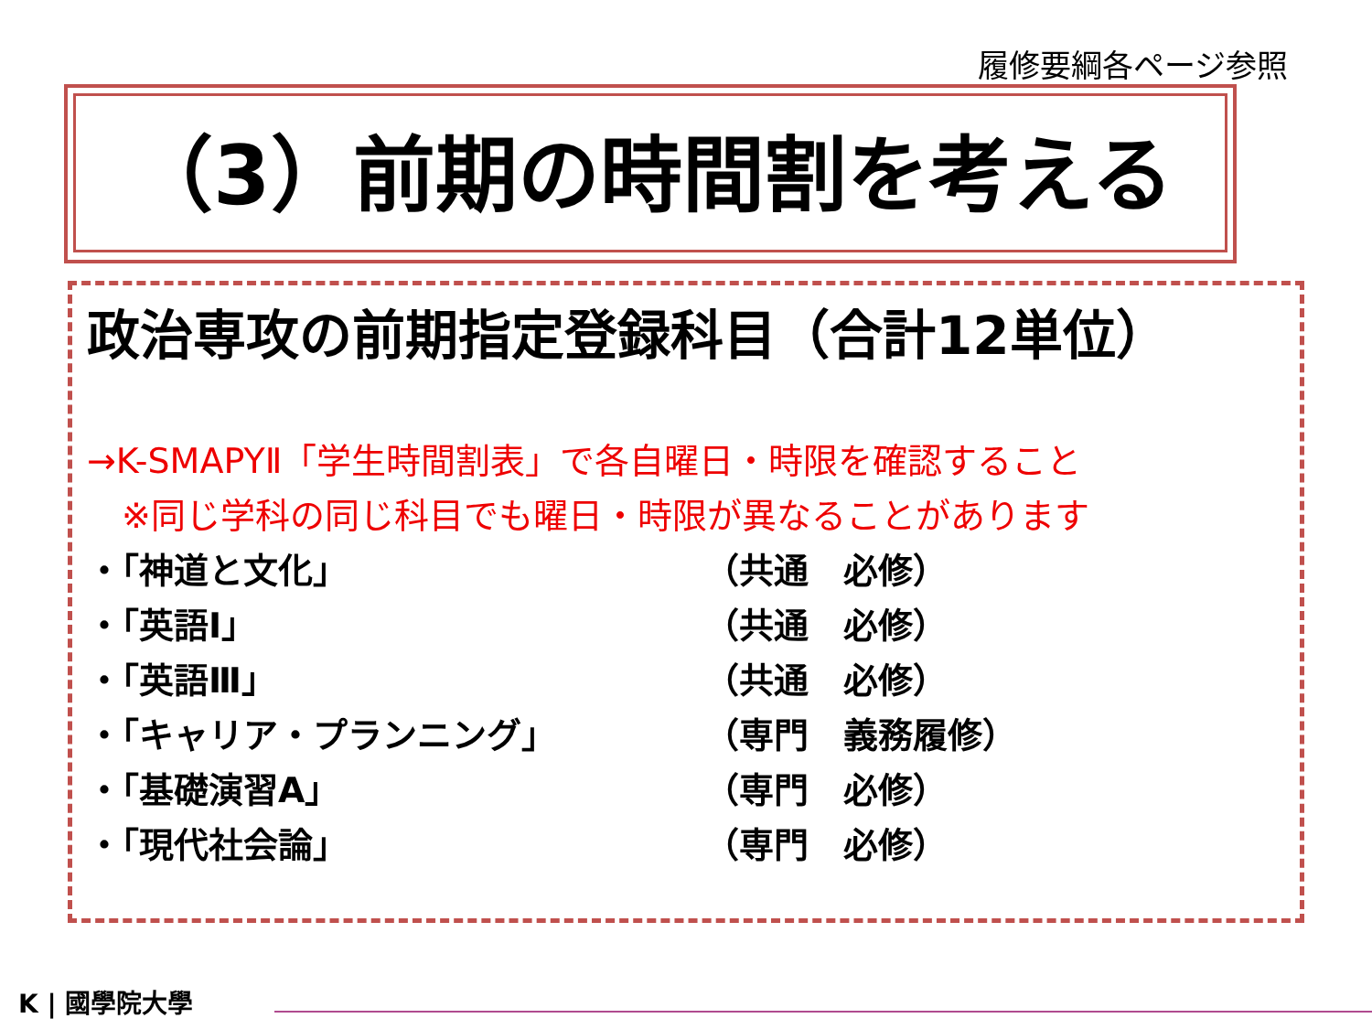履修要綱各ページ参照
（3）前期の時間割を考える
政治専攻の前期指定登録科目（合計12単位）
→K-SMAPYⅡ「学生時間割表」で各自曜日・時限を確認すること
　※同じ学科の同じ科目でも曜日・時限が異なることがあります
・「神道と文化」 （共通　必修）
・「英語Ⅰ」 （共通　必修）
・「英語Ⅲ」 （共通　必修）
・「キャリア・プランニング」 （専門　義務履修）
・「基礎演習A」 （専門　必修）
・「現代社会論」 （専門　必修）
K | 國學院大學